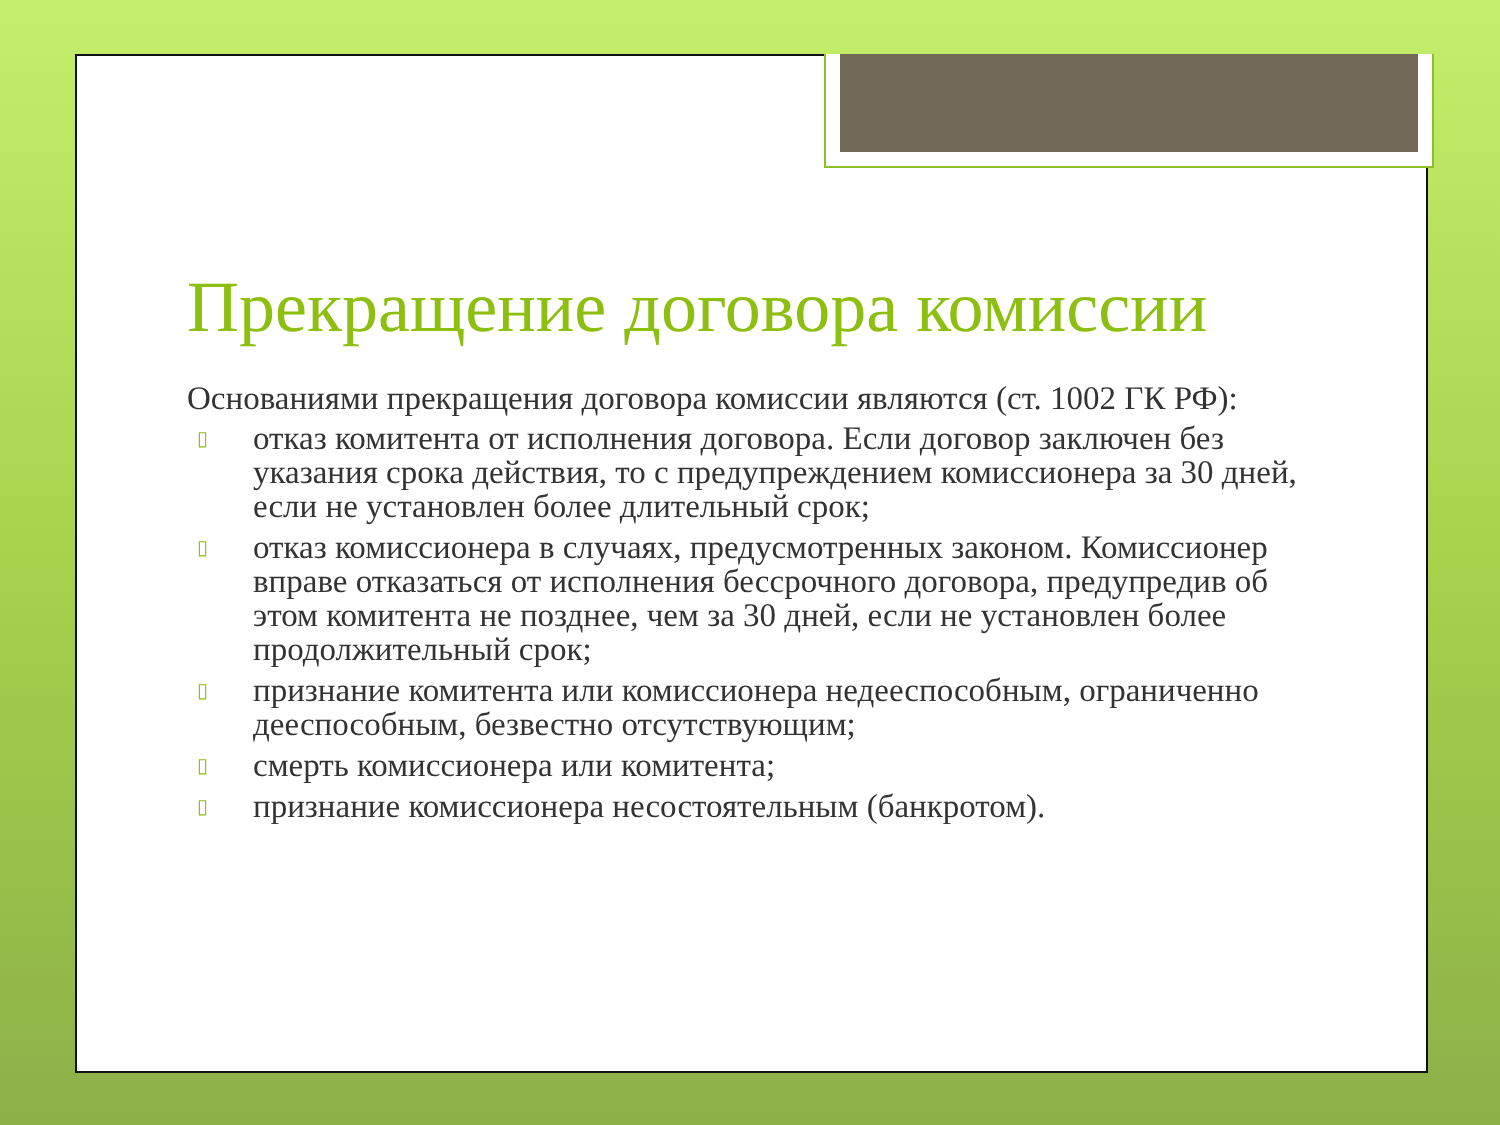Прекращение договора комиссии
Основаниями прекращения договора комиссии являются (ст. 1002 ГК РФ):
▯ отказ комитента от исполнения договора. Если договор заключен без указания срока действия, то с предупреждением комиссионера за 30 дней, если не установлен более длительный срок;
▯ отказ комиссионера в случаях, предусмотренных законом. Комиссионер вправе отказаться от исполнения бессрочного договора, предупредив об этом комитента не позднее, чем за 30 дней, если не установлен более продолжительный срок;
▯ признание комитента или комиссионера недееспособным, ограниченно дееспособным, безвестно отсутствующим;
▯ смерть комиссионера или комитента;
▯ признание комиссионера несостоятельным (банкротом).